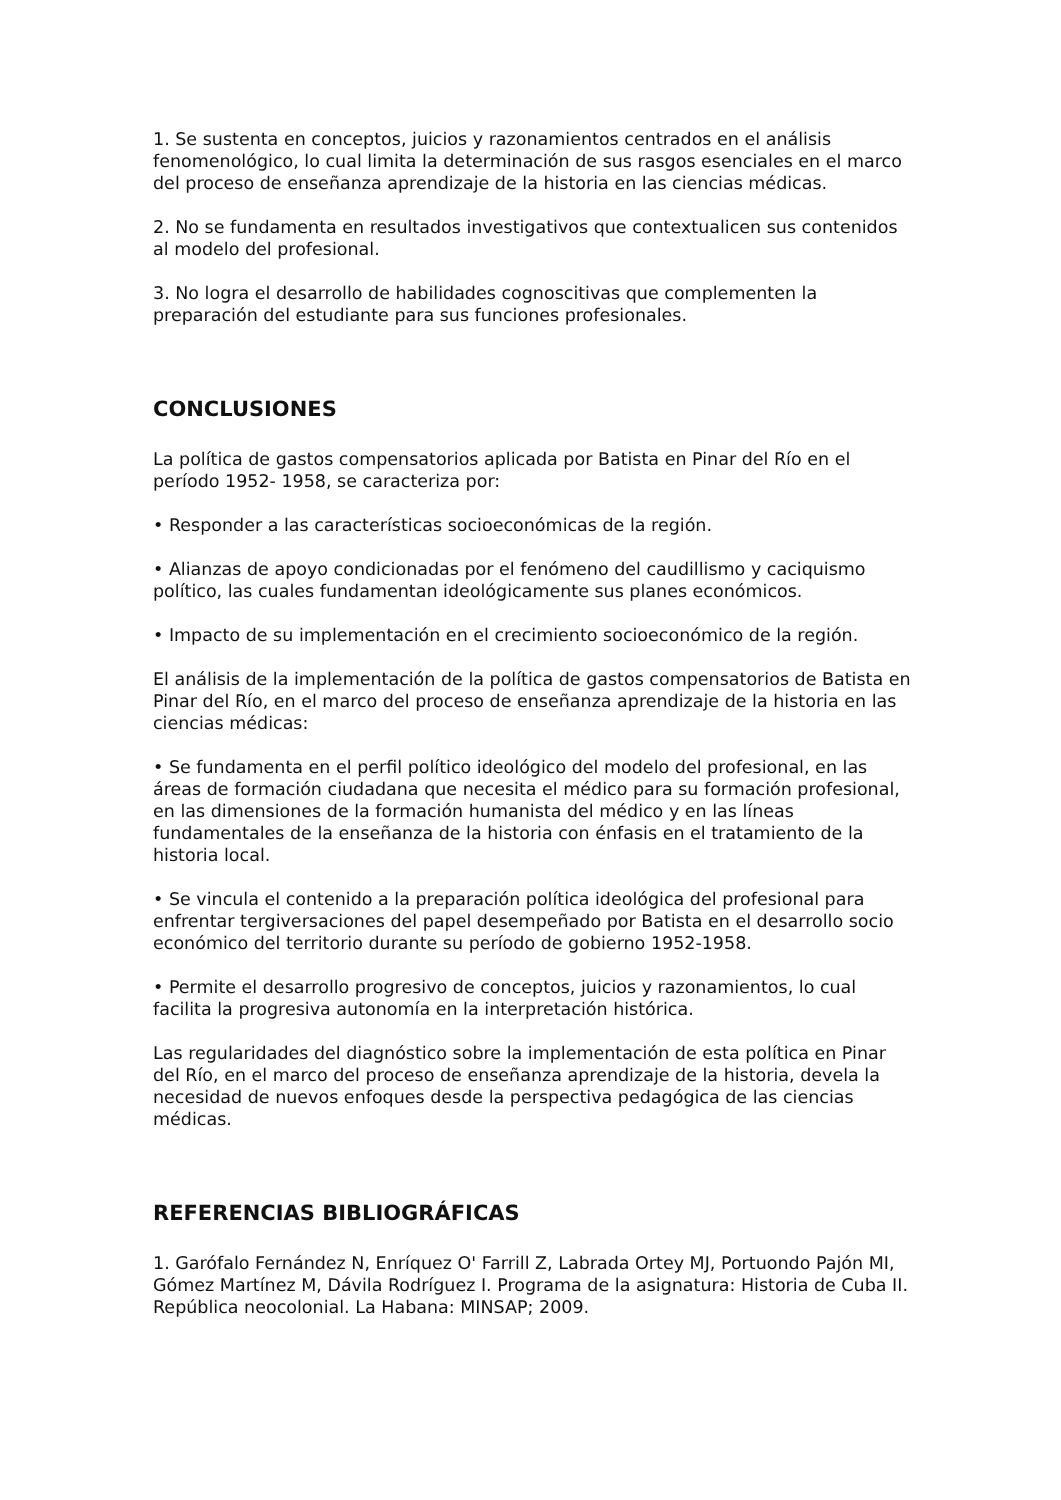1. Se sustenta en conceptos, juicios y razonamientos centrados en el análisis fenomenológico, lo cual limita la determinación de sus rasgos esenciales en el marco del proceso de enseñanza aprendizaje de la historia en las ciencias médicas.
2. No se fundamenta en resultados investigativos que contextualicen sus contenidos al modelo del profesional.
3. No logra el desarrollo de habilidades cognoscitivas que complementen la preparación del estudiante para sus funciones profesionales.
CONCLUSIONES
La política de gastos compensatorios aplicada por Batista en Pinar del Río en el período 1952- 1958, se caracteriza por:
• Responder a las características socioeconómicas de la región.
• Alianzas de apoyo condicionadas por el fenómeno del caudillismo y caciquismo político, las cuales fundamentan ideológicamente sus planes económicos.
• Impacto de su implementación en el crecimiento socioeconómico de la región.
El análisis de la implementación de la política de gastos compensatorios de Batista en Pinar del Río, en el marco del proceso de enseñanza aprendizaje de la historia en las ciencias médicas:
• Se fundamenta en el perfil político ideológico del modelo del profesional, en las áreas de formación ciudadana que necesita el médico para su formación profesional, en las dimensiones de la formación humanista del médico y en las líneas fundamentales de la enseñanza de la historia con énfasis en el tratamiento de la historia local.
• Se vincula el contenido a la preparación política ideológica del profesional para enfrentar tergiversaciones del papel desempeñado por Batista en el desarrollo socio económico del territorio durante su período de gobierno 1952-1958.
• Permite el desarrollo progresivo de conceptos, juicios y razonamientos, lo cual facilita la progresiva autonomía en la interpretación histórica.
Las regularidades del diagnóstico sobre la implementación de esta política en Pinar del Río, en el marco del proceso de enseñanza aprendizaje de la historia, devela la necesidad de nuevos enfoques desde la perspectiva pedagógica de las ciencias médicas.
REFERENCIAS BIBLIOGRÁFICAS
1. Garófalo Fernández N, Enríquez O' Farrill Z, Labrada Ortey MJ, Portuondo Pajón MI, Gómez Martínez M, Dávila Rodríguez I. Programa de la asignatura: Historia de Cuba II. República neocolonial. La Habana: MINSAP; 2009.